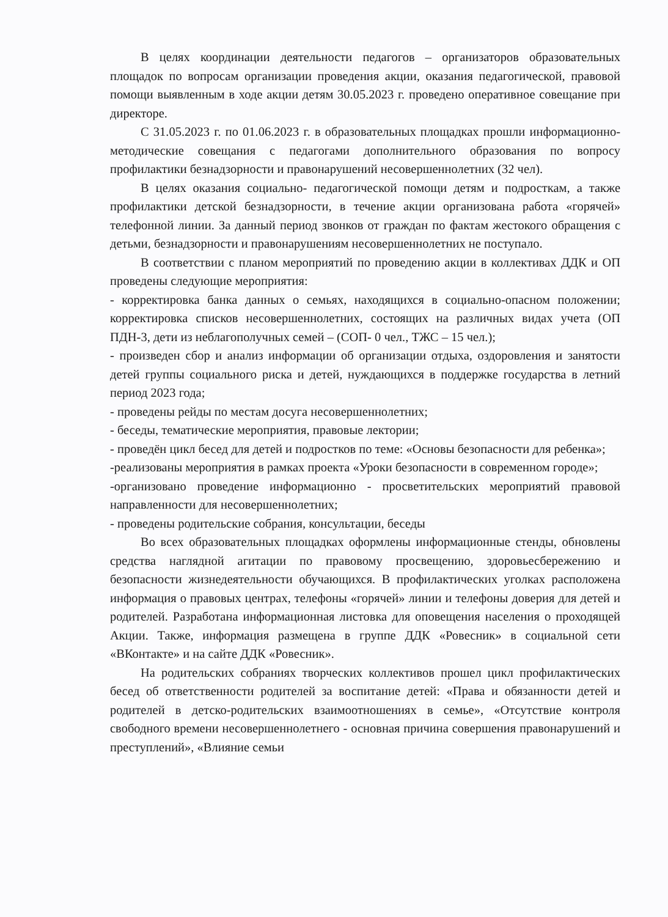В целях координации деятельности педагогов – организаторов образовательных площадок по вопросам организации проведения акции, оказания педагогической, правовой помощи выявленным в ходе акции детям 30.05.2023 г. проведено оперативное совещание при директоре.
С 31.05.2023 г. по 01.06.2023 г. в образовательных площадках прошли информационно-методические совещания с педагогами дополнительного образования по вопросу профилактики безнадзорности и правонарушений несовершеннолетних (32 чел).
В целях оказания социально- педагогической помощи детям и подросткам, а также профилактики детской безнадзорности, в течение акции организована работа «горячей» телефонной линии. За данный период звонков от граждан по фактам жестокого обращения с детьми, безнадзорности и правонарушениям несовершеннолетних не поступало.
В соответствии с планом мероприятий по проведению акции в коллективах ДДК и ОП проведены следующие мероприятия:
- корректировка банка данных о семьях, находящихся в социально-опасном положении; корректировка списков несовершеннолетних, состоящих на различных видах учета (ОП ПДН-3, дети из неблагополучных семей – (СОП- 0 чел., ТЖС – 15 чел.);
- произведен сбор и анализ информации об организации отдыха, оздоровления и занятости детей группы социального риска и детей, нуждающихся в поддержке государства в летний период 2023 года;
- проведены рейды по местам досуга несовершеннолетних;
- беседы, тематические мероприятия, правовые лектории;
- проведён цикл бесед для детей и подростков по теме: «Основы безопасности для ребенка»;
-реализованы мероприятия в рамках проекта «Уроки безопасности в современном городе»;
-организовано проведение информационно - просветительских мероприятий правовой направленности для несовершеннолетних;
- проведены родительские собрания, консультации, беседы
Во всех образовательных площадках оформлены информационные стенды, обновлены средства наглядной агитации по правовому просвещению, здоровьесбережению и безопасности жизнедеятельности обучающихся. В профилактических уголках расположена информация о правовых центрах, телефоны «горячей» линии и телефоны доверия для детей и родителей. Разработана информационная листовка для оповещения населения о проходящей Акции. Также, информация размещена в группе ДДК «Ровесник» в социальной сети «ВКонтакте» и на сайте ДДК «Ровесник».
На родительских собраниях творческих коллективов прошел цикл профилактических бесед об ответственности родителей за воспитание детей: «Права и обязанности детей и родителей в детско-родительских взаимоотношениях в семье», «Отсутствие контроля свободного времени несовершеннолетнего - основная причина совершения правонарушений и преступлений», «Влияние семьи